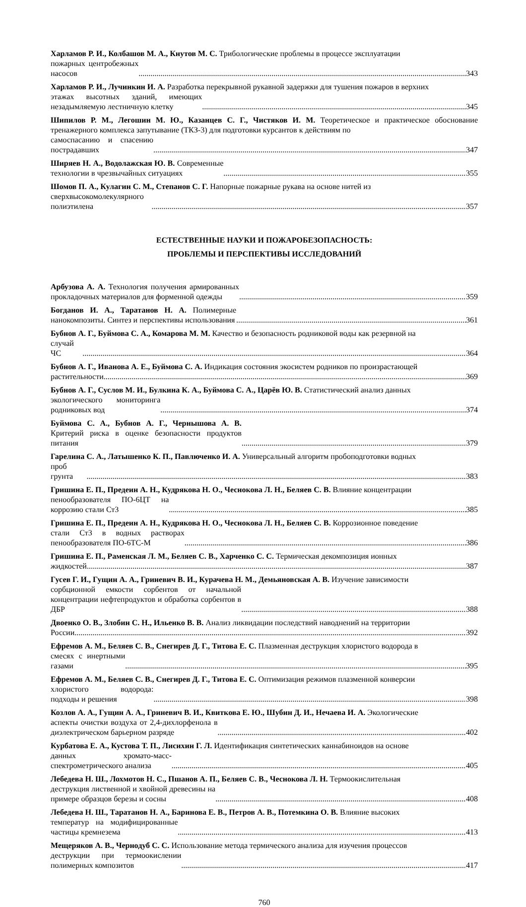Харламов Р. И., Колбашов М. А., Кнутов М. С. Трибологические проблемы в процессе эксплуатации
пожарных центробежных насосов 343
Харламов Р. И., Лучинкин И. А. Разработка перекрывной рукавной задержки для тушения пожаров в верхних
этажах высотных зданий, имеющих незадымляемую лестничную клетку 345
Шипилов Р. М., Легошин М. Ю., Казанцев С. Г., Чистяков И. М. Теоретическое и практическое обоснование тренажерного комплекса запутывание (ТКЗ-3) для подготовки курсантов к действиям по
самоспасанию и спасению пострадавших 347
Ширяев Н. А., Водолажская Ю. В. Современные технологии в чрезвычайных ситуациях 355
Шомов П. А., Кулагин С. М., Степанов С. Г. Напорные пожарные рукава на основе нитей из
сверхвысокомолекулярного полиэтилена 357
ЕСТЕСТВЕННЫЕ НАУКИ И ПОЖАРОБЕЗОПАСНОСТЬ:
ПРОБЛЕМЫ И ПЕРСПЕКТИВЫ ИССЛЕДОВАНИЙ
Арбузова А. А. Технология получения армированных прокладочных материалов для форменной одежды 359
Богданов И. А., Таратанов Н. А. Полимерные нанокомпозиты. Синтез и перспективы использования 361
Бубнов А. Г., Буймова С. А., Комарова М. М. Качество и безопасность родниковой воды как резервной на
случай ЧС 364
Бубнов А. Г., Иванова А. Е., Буймова С. А. Индикация состояния экосистем родников по произрастающей
растительности 369
Бубнов А. Г., Суслов М. И., Булкина К. А., Буймова С. А., Царёв Ю. В. Статистический анализ данных
экологического мониторинга родниковых вод 374
Буймова С. А., Бубнов А. Г., Чернышова А. В. Критерий риска в оценке безопасности продуктов питания 379
Гарелина С. А., Латышенко К. П., Павлюченко И. А. Универсальный алгоритм пробоподготовки водных
проб грунта 383
Гришина Е. П., Предеин А. Н., Кудрякова Н. О., Чеснокова Л. Н., Беляев С. В. Влияние концентрации
пенообразователя ПО-6ЦТ на коррозию стали Ст3 385
Гришина Е. П., Предеин А. Н., Кудрякова Н. О., Чеснокова Л. Н., Беляев С. В. Коррозионное поведение
стали Ст3 в водных растворах пенообразователя ПО-6ТС-М 386
Гришина Е. П., Раменская Л. М., Беляев С. В., Харченко С. С. Термическая декомпозиция ионных
жидкостей 387
Гусев Г. И., Гущин А. А., Гриневич В. И., Курачева Н. М., Демьяновская А. В. Изучение зависимости
сорбционной емкости сорбентов от начальной концентрации нефтепродуктов и обработка сорбентов в ДБР 388
Двоенко О. В., Злобин С. Н., Ильенко В. В. Анализ ликвидации последствий наводнений на территории
России 392
Ефремов А. М., Беляев С. В., Снегирев Д. Г., Титова Е. С. Плазменная деструкция хлористого водорода в
смесях с инертными газами 395
Ефремов А. М., Беляев С. В., Снегирев Д. Г., Титова Е. С. Оптимизация режимов плазменной конверсии
хлористого водорода: подходы и решения 398
Козлов А. А., Гущин А. А., Гриневич В. И., Квиткова Е. Ю., Шубин Д. И., Нечаева И. А. Экологические
аспекты очистки воздуха от 2,4-дихлорфенола в диэлектрическом барьерном разряде 402
Курбатова Е. А., Кустова Т. П., Лисихин Г. Л. Идентификация синтетических каннабиноидов на основе
данных хромато-масс-спектрометрического анализа 405
Лебедева Н. Ш., Лохмотов Н. С., Пшанов А. П., Беляев С. В., Чеснокова Л. Н. Термоокислительная
деструкция лиственной и хвойной древесины на примере образцов березы и сосны 408
Лебедева Н. Ш., Таратанов Н. А., Баринова Е. В., Петров А. В., Потемкина О. В. Влияние высоких
температур на модифицированные частицы кремнезема 413
Мещеряков А. В., Чернодуб С. С. Использование метода термического анализа для изучения процессов
деструкции при термоокислении полимерных композитов 417
760